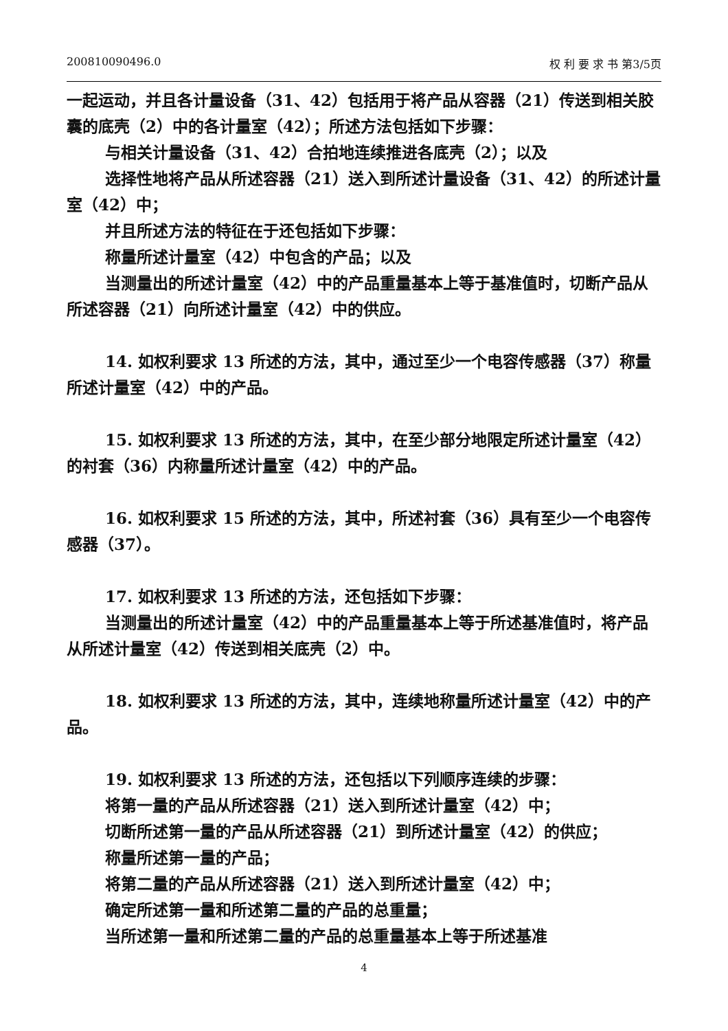200810090496.0 权 利 要 求 书 第3/5页
一起运动，并且各计量设备（31、42）包括用于将产品从容器（21）传送到相关胶囊的底壳（2）中的各计量室（42）；所述方法包括如下步骤：
与相关计量设备（31、42）合拍地连续推进各底壳（2）；以及
选择性地将产品从所述容器（21）送入到所述计量设备（31、42）的所述计量室（42）中；
并且所述方法的特征在于还包括如下步骤：
称量所述计量室（42）中包含的产品；以及
当测量出的所述计量室（42）中的产品重量基本上等于基准值时，切断产品从所述容器（21）向所述计量室（42）中的供应。
14. 如权利要求 13 所述的方法，其中，通过至少一个电容传感器（37）称量所述计量室（42）中的产品。
15. 如权利要求 13 所述的方法，其中，在至少部分地限定所述计量室（42）的衬套（36）内称量所述计量室（42）中的产品。
16. 如权利要求 15 所述的方法，其中，所述衬套（36）具有至少一个电容传感器（37）。
17. 如权利要求 13 所述的方法，还包括如下步骤：
当测量出的所述计量室（42）中的产品重量基本上等于所述基准值时，将产品从所述计量室（42）传送到相关底壳（2）中。
18. 如权利要求 13 所述的方法，其中，连续地称量所述计量室（42）中的产品。
19. 如权利要求 13 所述的方法，还包括以下列顺序连续的步骤：
将第一量的产品从所述容器（21）送入到所述计量室（42）中；
切断所述第一量的产品从所述容器（21）到所述计量室（42）的供应；
称量所述第一量的产品；
将第二量的产品从所述容器（21）送入到所述计量室（42）中；
确定所述第一量和所述第二量的产品的总重量；
当所述第一量和所述第二量的产品的总重量基本上等于所述基准
4